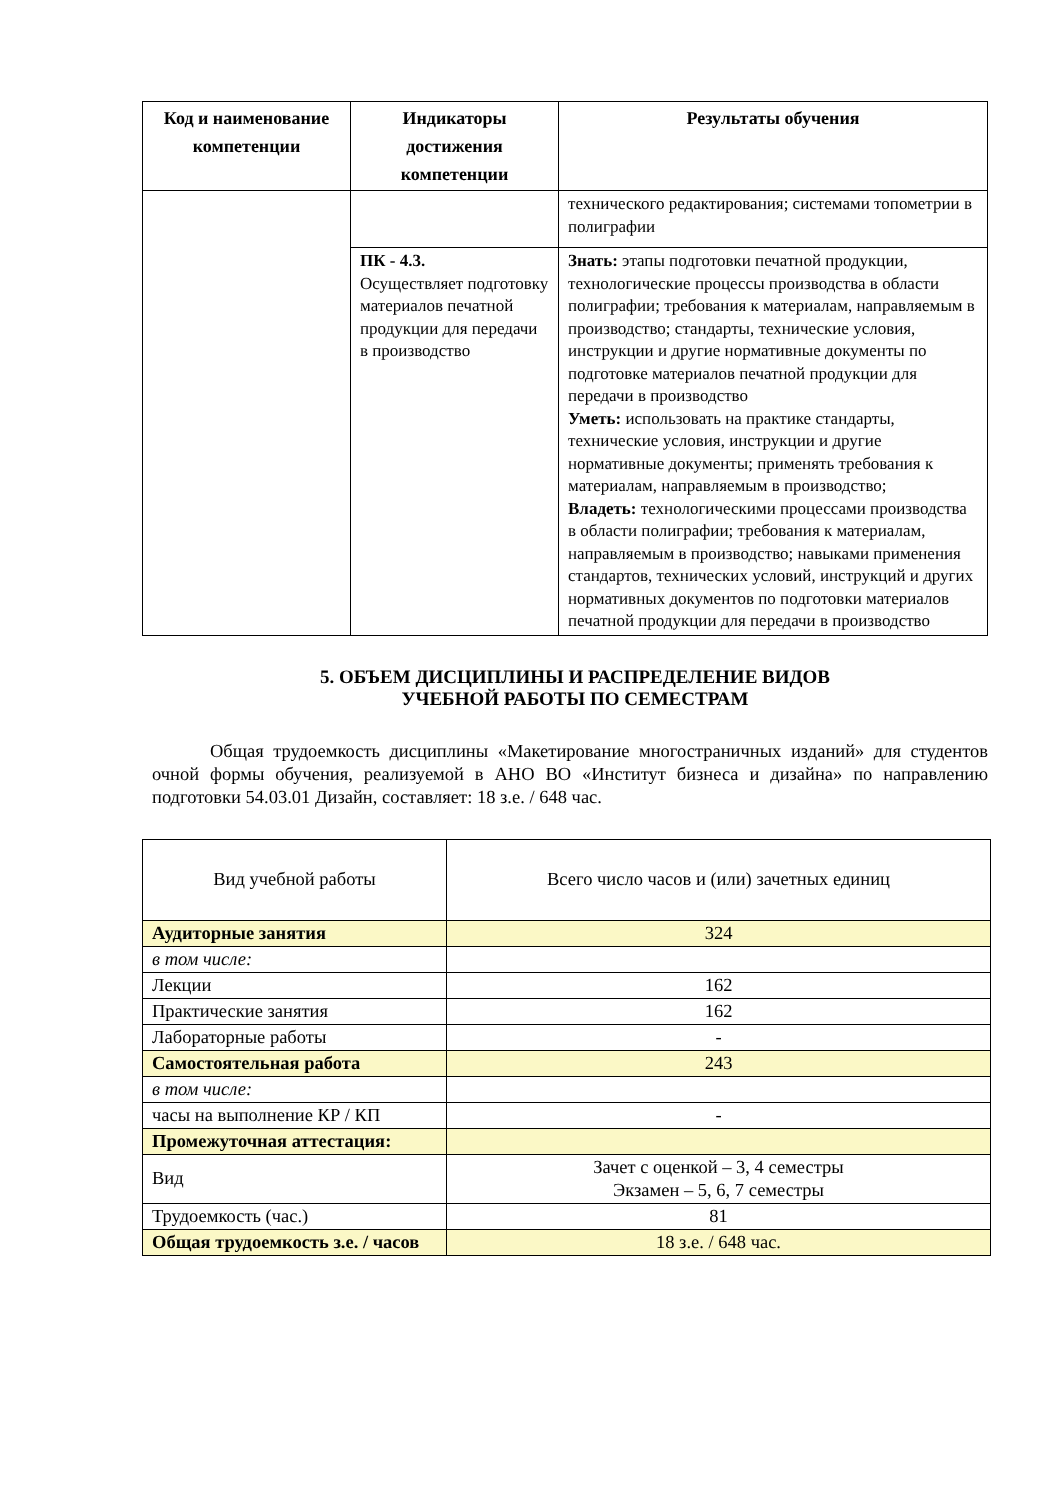| Код и наименование компетенции | Индикаторы достижения компетенции | Результаты обучения |
| --- | --- | --- |
| | | технического редактирования; системами топометрии в полиграфии |
| | ПК - 4.3. Осуществляет подготовку материалов печатной продукции для передачи в производство | Знать: этапы подготовки печатной продукции, технологические процессы производства в области полиграфии; требования к материалам, направляемым в производство; стандарты, технические условия, инструкции и другие нормативные документы по подготовке материалов печатной продукции для передачи в производство Уметь: использовать на практике стандарты, технические условия, инструкции и другие нормативные документы; применять требования к материалам, направляемым в производство; Владеть: технологическими процессами производства в области полиграфии; требования к материалам, направляемым в производство; навыками применения стандартов, технических условий, инструкций и других нормативных документов по подготовки материалов печатной продукции для передачи в производство |
5. ОБЪЕМ ДИСЦИПЛИНЫ И РАСПРЕДЕЛЕНИЕ ВИДОВ
УЧЕБНОЙ РАБОТЫ ПО СЕМЕСТРАМ
Общая трудоемкость дисциплины «Макетирование многостраничных изданий» для студентов очной формы обучения, реализуемой в АНО ВО «Институт бизнеса и дизайна» по направлению подготовки 54.03.01 Дизайн, составляет: 18 з.е. / 648 час.
| Вид учебной работы | Всего число часов и (или) зачетных единиц |
| Аудиторные занятия | 324 |
| в том числе: | |
| Лекции | 162 |
| Практические занятия | 162 |
| Лабораторные работы | - |
| Самостоятельная работа | 243 |
| в том числе: | |
| часы на выполнение КР / КП | - |
| Промежуточная аттестация: | |
| Вид | Зачет с оценкой – 3, 4 семестры Экзамен – 5, 6, 7 семестры |
| Трудоемкость (час.) | 81 |
| Общая трудоемкость з.е. / часов | 18 з.е. / 648 час. |